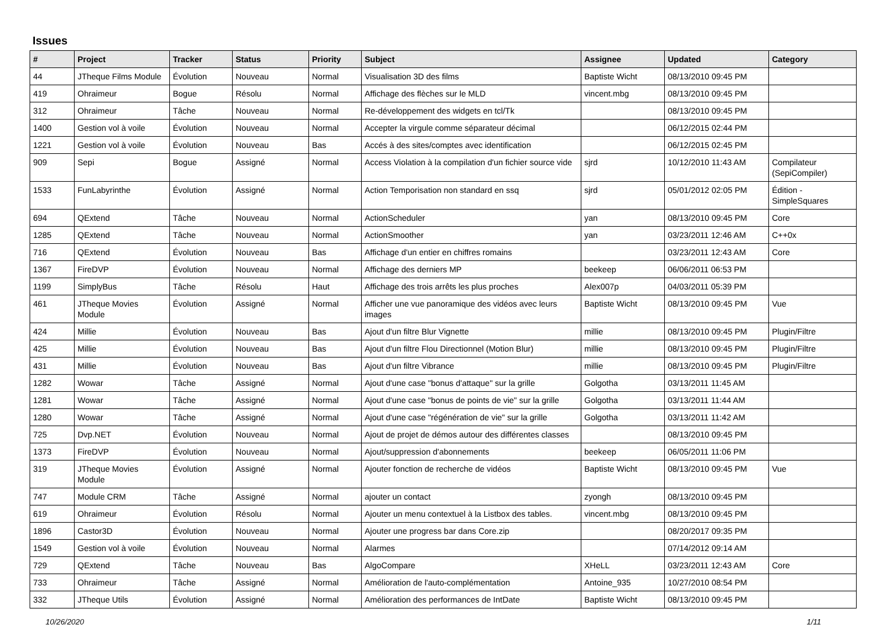Issues
| # | Project | Tracker | Status | Priority | Subject | Assignee | Updated | Category |
| --- | --- | --- | --- | --- | --- | --- | --- | --- |
| 44 | JTheque Films Module | Évolution | Nouveau | Normal | Visualisation 3D des films | Baptiste Wicht | 08/13/2010 09:45 PM | |
| 419 | Ohraimeur | Bogue | Résolu | Normal | Affichage des flèches sur le MLD | vincent.mbg | 08/13/2010 09:45 PM | |
| 312 | Ohraimeur | Tâche | Nouveau | Normal | Re-développement des widgets en tcl/Tk | | 08/13/2010 09:45 PM | |
| 1400 | Gestion vol à voile | Évolution | Nouveau | Normal | Accepter la virgule comme séparateur décimal | | 06/12/2015 02:44 PM | |
| 1221 | Gestion vol à voile | Évolution | Nouveau | Bas | Accés à des sites/comptes avec identification | | 06/12/2015 02:45 PM | |
| 909 | Sepi | Bogue | Assigné | Normal | Access Violation à la compilation d'un fichier source vide | sjrd | 10/12/2010 11:43 AM | Compilateur (SepiCompiler) |
| 1533 | FunLabyrinthe | Évolution | Assigné | Normal | Action Temporisation non standard en ssq | sjrd | 05/01/2012 02:05 PM | Édition - SimpleSquares |
| 694 | QExtend | Tâche | Nouveau | Normal | ActionScheduler | yan | 08/13/2010 09:45 PM | Core |
| 1285 | QExtend | Tâche | Nouveau | Normal | ActionSmoother | yan | 03/23/2011 12:46 AM | C++0x |
| 716 | QExtend | Évolution | Nouveau | Bas | Affichage d'un entier en chiffres romains | | 03/23/2011 12:43 AM | Core |
| 1367 | FireDVP | Évolution | Nouveau | Normal | Affichage des derniers MP | beekeep | 06/06/2011 06:53 PM | |
| 1199 | SimplyBus | Tâche | Résolu | Haut | Affichage des trois arrêts les plus proches | Alex007p | 04/03/2011 05:39 PM | |
| 461 | JTheque Movies Module | Évolution | Assigné | Normal | Afficher une vue panoramique des vidéos avec leurs images | Baptiste Wicht | 08/13/2010 09:45 PM | Vue |
| 424 | Millie | Évolution | Nouveau | Bas | Ajout d'un filtre Blur Vignette | millie | 08/13/2010 09:45 PM | Plugin/Filtre |
| 425 | Millie | Évolution | Nouveau | Bas | Ajout d'un filtre Flou Directionnel (Motion Blur) | millie | 08/13/2010 09:45 PM | Plugin/Filtre |
| 431 | Millie | Évolution | Nouveau | Bas | Ajout d'un filtre Vibrance | millie | 08/13/2010 09:45 PM | Plugin/Filtre |
| 1282 | Wowar | Tâche | Assigné | Normal | Ajout d'une case "bonus d'attaque" sur la grille | Golgotha | 03/13/2011 11:45 AM | |
| 1281 | Wowar | Tâche | Assigné | Normal | Ajout d'une case "bonus de points de vie" sur la grille | Golgotha | 03/13/2011 11:44 AM | |
| 1280 | Wowar | Tâche | Assigné | Normal | Ajout d'une case "régénération de vie" sur la grille | Golgotha | 03/13/2011 11:42 AM | |
| 725 | Dvp.NET | Évolution | Nouveau | Normal | Ajout de projet de démos autour des différentes classes | | 08/13/2010 09:45 PM | |
| 1373 | FireDVP | Évolution | Nouveau | Normal | Ajout/suppression d'abonnements | beekeep | 06/05/2011 11:06 PM | |
| 319 | JTheque Movies Module | Évolution | Assigné | Normal | Ajouter fonction de recherche de vidéos | Baptiste Wicht | 08/13/2010 09:45 PM | Vue |
| 747 | Module CRM | Tâche | Assigné | Normal | ajouter un contact | zyongh | 08/13/2010 09:45 PM | |
| 619 | Ohraimeur | Évolution | Résolu | Normal | Ajouter un menu contextuel à la Listbox des tables. | vincent.mbg | 08/13/2010 09:45 PM | |
| 1896 | Castor3D | Évolution | Nouveau | Normal | Ajouter une progress bar dans Core.zip | | 08/20/2017 09:35 PM | |
| 1549 | Gestion vol à voile | Évolution | Nouveau | Normal | Alarmes | | 07/14/2012 09:14 AM | |
| 729 | QExtend | Tâche | Nouveau | Bas | AlgoCompare | XHeLL | 03/23/2011 12:43 AM | Core |
| 733 | Ohraimeur | Tâche | Assigné | Normal | Amélioration de l'auto-complémentation | Antoine_935 | 10/27/2010 08:54 PM | |
| 332 | JTheque Utils | Évolution | Assigné | Normal | Amélioration des performances de IntDate | Baptiste Wicht | 08/13/2010 09:45 PM | |
10/26/2020 1/11